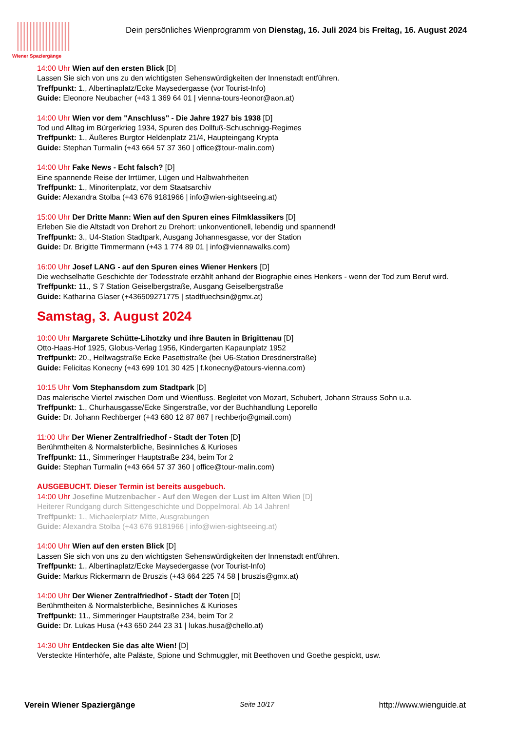Wiener Spaziergänge
Dein persönliches Wienprogramm von Dienstag, 16. Juli 2024 bis Freitag, 16. August 2024
14:00 Uhr Wien auf den ersten Blick [D]
Lassen Sie sich von uns zu den wichtigsten Sehenswürdigkeiten der Innenstadt entführen.
Treffpunkt: 1., Albertinaplatz/Ecke Maysedergasse (vor Tourist-Info)
Guide: Eleonore Neubacher (+43 1 369 64 01 | vienna-tours-leonor@aon.at)
14:00 Uhr Wien vor dem "Anschluss" - Die Jahre 1927 bis 1938 [D]
Tod und Alltag im Bürgerkrieg 1934, Spuren des Dollfuß-Schuschnigg-Regimes
Treffpunkt: 1., Äußeres Burgtor Heldenplatz 21/4, Haupteingang Krypta
Guide: Stephan Turmalin (+43 664 57 37 360 | office@tour-malin.com)
14:00 Uhr Fake News - Echt falsch? [D]
Eine spannende Reise der Irrtümer, Lügen und Halbwahrheiten
Treffpunkt: 1., Minoritenplatz, vor dem Staatsarchiv
Guide: Alexandra Stolba (+43 676 9181966 | info@wien-sightseeing.at)
15:00 Uhr Der Dritte Mann: Wien auf den Spuren eines Filmklassikers [D]
Erleben Sie die Altstadt von Drehort zu Drehort: unkonventionell, lebendig und spannend!
Treffpunkt: 3., U4-Station Stadtpark, Ausgang Johannesgasse, vor der Station
Guide: Dr. Brigitte Timmermann (+43 1 774 89 01 | info@viennawalks.com)
16:00 Uhr Josef LANG - auf den Spuren eines Wiener Henkers [D]
Die wechselhafte Geschichte der Todesstrafe erzählt anhand der Biographie eines Henkers - wenn der Tod zum Beruf wird.
Treffpunkt: 11., S 7 Station Geiselbergstraße, Ausgang Geiselbergstraße
Guide: Katharina Glaser (+436509271775 | stadtfuechsin@gmx.at)
Samstag, 3. August 2024
10:00 Uhr Margarete Schütte-Lihotzky und ihre Bauten in Brigittenau [D]
Otto-Haas-Hof 1925, Globus-Verlag 1956, Kindergarten Kapaunplatz 1952
Treffpunkt: 20., Hellwagstraße Ecke Pasettistraße (bei U6-Station Dresdnerstraße)
Guide: Felicitas Konecny (+43 699 101 30 425 | f.konecny@atours-vienna.com)
10:15 Uhr Vom Stephansdom zum Stadtpark [D]
Das malerische Viertel zwischen Dom und Wienfluss. Begleitet von Mozart, Schubert, Johann Strauss Sohn u.a.
Treffpunkt: 1., Churhausgasse/Ecke Singerstraße, vor der Buchhandlung Leporello
Guide: Dr. Johann Rechberger (+43 680 12 87 887 | rechberjo@gmail.com)
11:00 Uhr Der Wiener Zentralfriedhof - Stadt der Toten [D]
Berühmtheiten & Normalsterbliche, Besinnliches & Kurioses
Treffpunkt: 11., Simmeringer Hauptstraße 234, beim Tor 2
Guide: Stephan Turmalin (+43 664 57 37 360 | office@tour-malin.com)
AUSGEBUCHT. Dieser Termin ist bereits ausgebuch.
14:00 Uhr Josefine Mutzenbacher - Auf den Wegen der Lust im Alten Wien [D]
Heiterer Rundgang durch Sittengeschichte und Doppelmoral. Ab 14 Jahren!
Treffpunkt: 1., Michaelerplatz Mitte, Ausgrabungen
Guide: Alexandra Stolba (+43 676 9181966 | info@wien-sightseeing.at)
14:00 Uhr Wien auf den ersten Blick [D]
Lassen Sie sich von uns zu den wichtigsten Sehenswürdigkeiten der Innenstadt entführen.
Treffpunkt: 1., Albertinaplatz/Ecke Maysedergasse (vor Tourist-Info)
Guide: Markus Rickermann de Bruszis (+43 664 225 74 58 | bruszis@gmx.at)
14:00 Uhr Der Wiener Zentralfriedhof - Stadt der Toten [D]
Berühmtheiten & Normalsterbliche, Besinnliches & Kurioses
Treffpunkt: 11., Simmeringer Hauptstraße 234, beim Tor 2
Guide: Dr. Lukas Husa (+43 650 244 23 31 | lukas.husa@chello.at)
14:30 Uhr Entdecken Sie das alte Wien! [D]
Versteckte Hinterhöfe, alte Paläste, Spione und Schmuggler, mit Beethoven und Goethe gespickt, usw.
Verein Wiener Spaziergänge Seite 10/17 http://www.wienguide.at